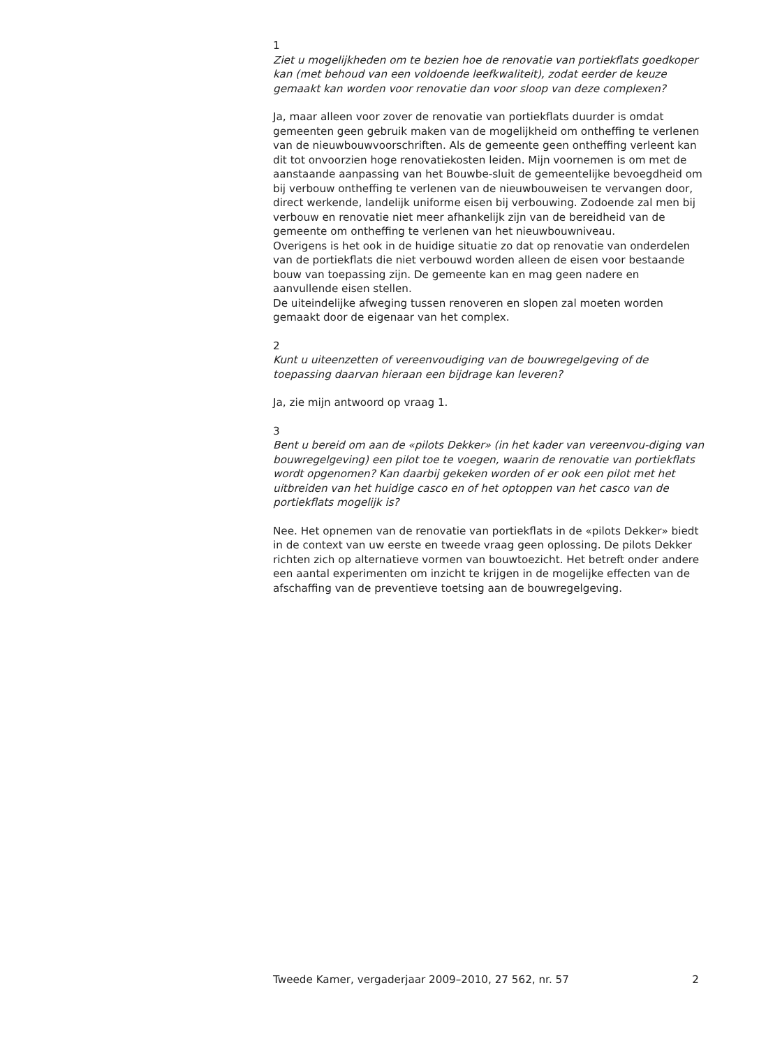1
Ziet u mogelijkheden om te bezien hoe de renovatie van portiekflats goedkoper kan (met behoud van een voldoende leefkwaliteit), zodat eerder de keuze gemaakt kan worden voor renovatie dan voor sloop van deze complexen?
Ja, maar alleen voor zover de renovatie van portiekflats duurder is omdat gemeenten geen gebruik maken van de mogelijkheid om ontheffing te verlenen van de nieuwbouwvoorschriften. Als de gemeente geen ontheffing verleent kan dit tot onvoorzien hoge renovatiekosten leiden. Mijn voornemen is om met de aanstaande aanpassing van het Bouwbe-sluit de gemeentelijke bevoegdheid om bij verbouw ontheffing te verlenen van de nieuwbouweisen te vervangen door, direct werkende, landelijk uniforme eisen bij verbouwing. Zodoende zal men bij verbouw en renovatie niet meer afhankelijk zijn van de bereidheid van de gemeente om ontheffing te verlenen van het nieuwbouwniveau.
Overigens is het ook in de huidige situatie zo dat op renovatie van onderdelen van de portiekflats die niet verbouwd worden alleen de eisen voor bestaande bouw van toepassing zijn. De gemeente kan en mag geen nadere en aanvullende eisen stellen.
De uiteindelijke afweging tussen renoveren en slopen zal moeten worden gemaakt door de eigenaar van het complex.
2
Kunt u uiteenzetten of vereenvoudiging van de bouwregelgeving of de toepassing daarvan hieraan een bijdrage kan leveren?
Ja, zie mijn antwoord op vraag 1.
3
Bent u bereid om aan de «pilots Dekker» (in het kader van vereenvou-diging van bouwregelgeving) een pilot toe te voegen, waarin de renovatie van portiekflats wordt opgenomen? Kan daarbij gekeken worden of er ook een pilot met het uitbreiden van het huidige casco en of het optoppen van het casco van de portiekflats mogelijk is?
Nee. Het opnemen van de renovatie van portiekflats in de «pilots Dekker» biedt in de context van uw eerste en tweede vraag geen oplossing. De pilots Dekker richten zich op alternatieve vormen van bouwtoezicht. Het betreft onder andere een aantal experimenten om inzicht te krijgen in de mogelijke effecten van de afschaffing van de preventieve toetsing aan de bouwregelgeving.
Tweede Kamer, vergaderjaar 2009–2010, 27 562, nr. 57 2